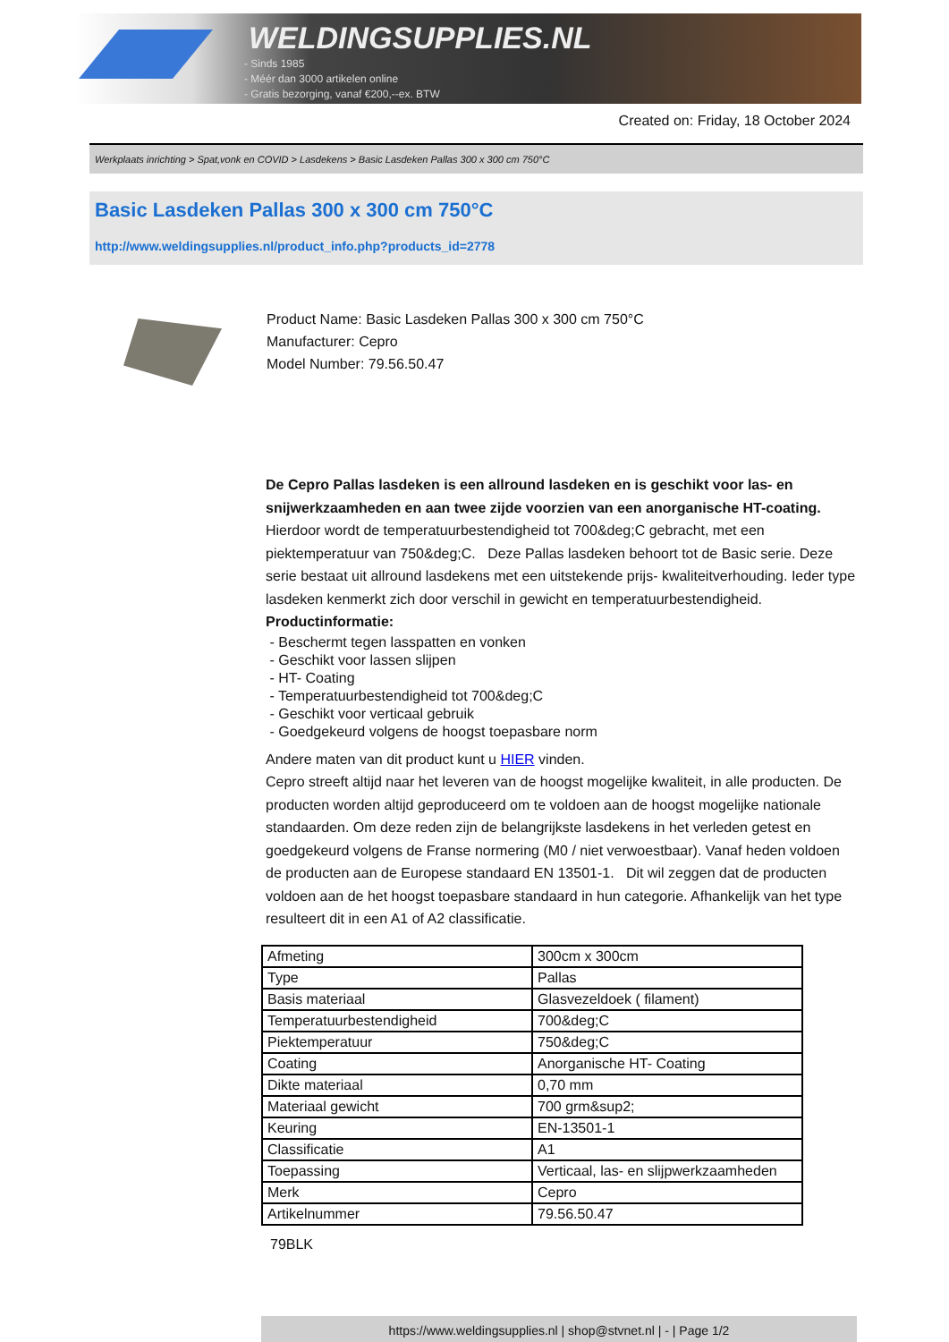WELDINGSUPPLIES.NL
- Sinds 1985
- Méér dan 3000 artikelen online
- Gratis bezorging, vanaf €200,--ex. BTW
Created on: Friday, 18 October 2024
Werkplaats inrichting > Spat,vonk en COVID > Lasdekens > Basic Lasdeken Pallas 300 x 300 cm 750°C
Basic Lasdeken Pallas 300 x 300 cm 750°C
http://www.weldingsupplies.nl/product_info.php?products_id=2778
Product Name: Basic Lasdeken Pallas 300 x 300 cm 750°C
Manufacturer: Cepro
Model Number: 79.56.50.47
De Cepro Pallas lasdeken is een allround lasdeken en is geschikt voor las- en snijwerkzaamheden en aan twee zijde voorzien van een anorganische HT-coating. Hierdoor wordt de temperatuurbestendigheid tot 700&deg;C gebracht, met een piektemperatuur van 750&deg;C. Deze Pallas lasdeken behoort tot de Basic serie. Deze serie bestaat uit allround lasdekens met een uitstekende prijs- kwaliteitverhouding. Ieder type lasdeken kenmerkt zich door verschil in gewicht en temperatuurbestendigheid.
Productinformatie:
- Beschermt tegen lasspatten en vonken
- Geschikt voor lassen slijpen
- HT- Coating
- Temperatuurbestendigheid tot 700&deg;C
- Geschikt voor verticaal gebruik
- Goedgekeurd volgens de hoogst toepasbare norm
Andere maten van dit product kunt u HIER vinden.
Cepro streeft altijd naar het leveren van de hoogst mogelijke kwaliteit, in alle producten. De producten worden altijd geproduceerd om te voldoen aan de hoogst mogelijke nationale standaarden. Om deze reden zijn de belangrijkste lasdekens in het verleden getest en goedgekeurd volgens de Franse normering (M0 / niet verwoestbaar). Vanaf heden voldoen de producten aan de Europese standaard EN 13501-1. Dit wil zeggen dat de producten voldoen aan de het hoogst toepasbare standaard in hun categorie. Afhankelijk van het type resulteert dit in een A1 of A2 classificatie.
| Afmeting | 300cm x 300cm |
| Type | Pallas |
| Basis materiaal | Glasvezeldoek ( filament) |
| Temperatuurbestendigheid | 700&deg;C |
| Piektemperatuur | 750&deg;C |
| Coating | Anorganische HT- Coating |
| Dikte materiaal | 0,70 mm |
| Materiaal gewicht | 700 grm&sup2; |
| Keuring | EN-13501-1 |
| Classificatie | A1 |
| Toepassing | Verticaal, las- en slijpwerkzaamheden |
| Merk | Cepro |
| Artikelnummer | 79.56.50.47 |
79BLK
https://www.weldingsupplies.nl | shop@stvnet.nl | - | Page 1/2